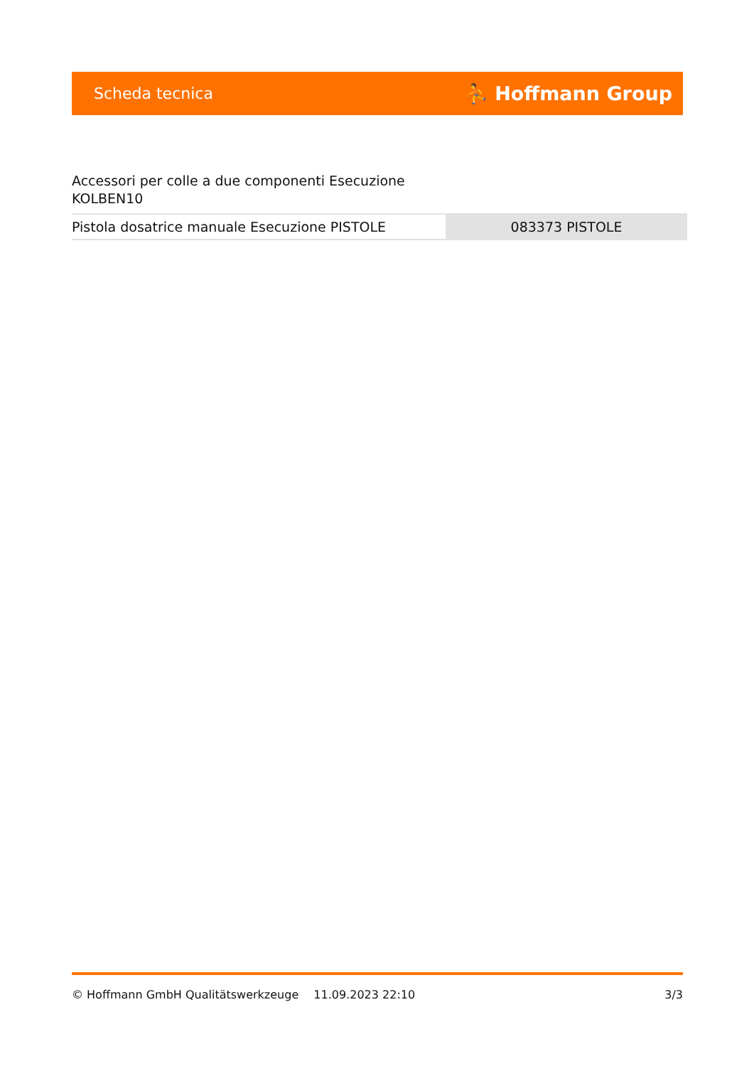Scheda tecnica ⛹ Hoffmann Group
Accessori per colle a due componenti Esecuzione KOLBEN10
| Pistola dosatrice manuale Esecuzione PISTOLE | 083373 PISTOLE |
© Hoffmann GmbH Qualitätswerkzeuge 11.09.2023 22:10 3/3